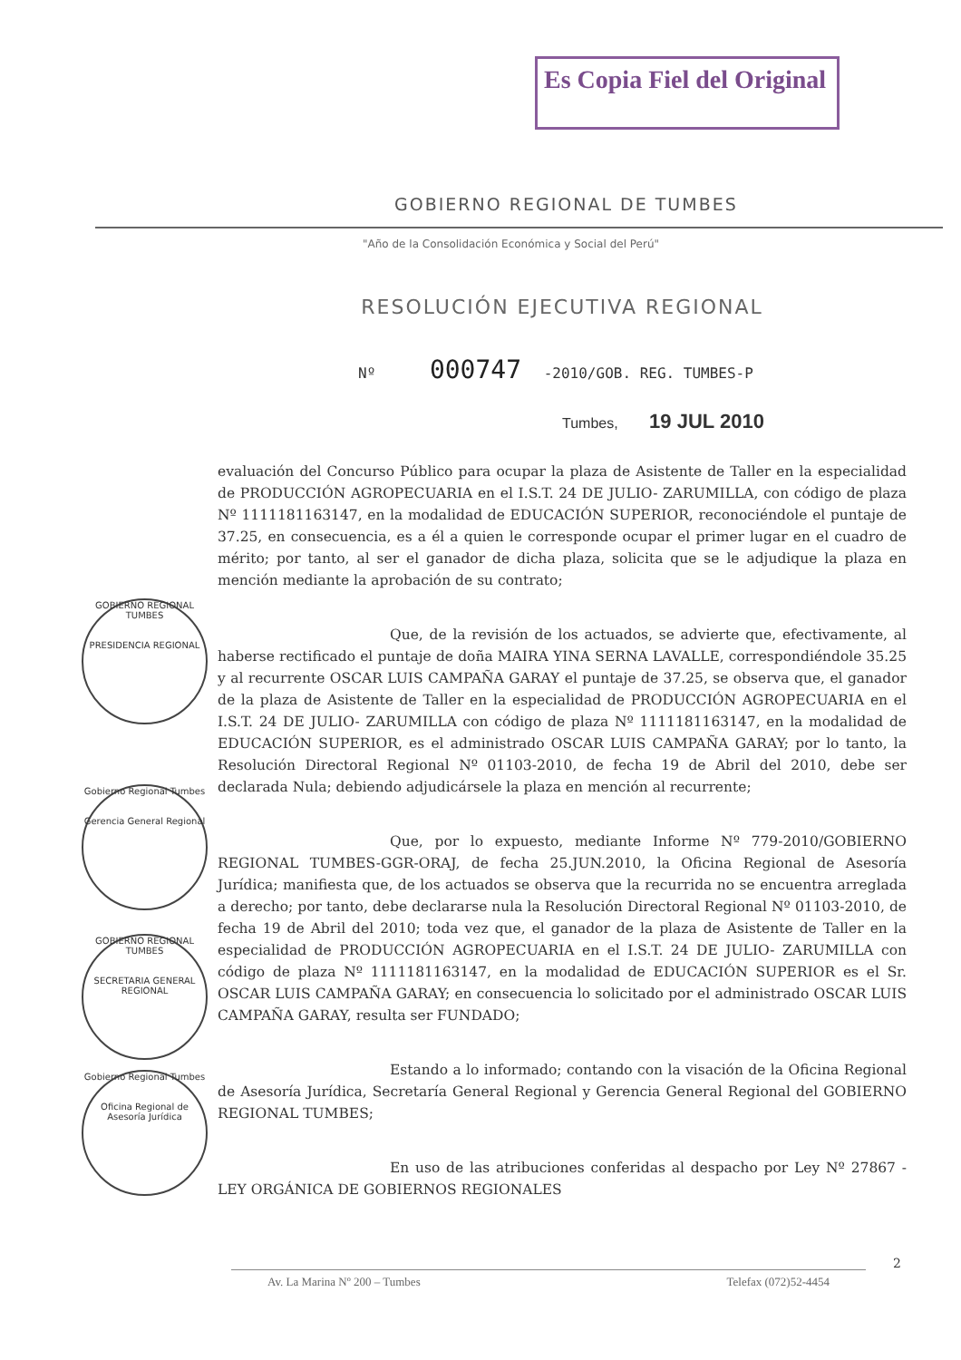Es Copia Fiel del Original
GOBIERNO REGIONAL DE TUMBES
"Año de la Consolidación Económica y Social del Perú"
RESOLUCIÓN EJECUTIVA REGIONAL
Nº 000747 -2010/GOB. REG. TUMBES-P
Tumbes, 19 JUL 2010
GOBIERNO REGIONAL TUMBES
PRESIDENCIA REGIONAL
Gobierno Regional Tumbes
Gerencia General Regional
GOBIERNO REGIONAL TUMBES
SECRETARIA GENERAL REGIONAL
Gobierno Regional Tumbes
Oficina Regional de Asesoría Jurídica
evaluación del Concurso Público para ocupar la plaza de Asistente de Taller en la especialidad de PRODUCCIÓN AGROPECUARIA en el I.S.T. 24 DE JULIO- ZARUMILLA, con código de plaza Nº 1111181163147, en la modalidad de EDUCACIÓN SUPERIOR, reconociéndole el puntaje de 37.25, en consecuencia, es a él a quien le corresponde ocupar el primer lugar en el cuadro de mérito; por tanto, al ser el ganador de dicha plaza, solicita que se le adjudique la plaza en mención mediante la aprobación de su contrato;
Que, de la revisión de los actuados, se advierte que, efectivamente, al haberse rectificado el puntaje de doña MAIRA YINA SERNA LAVALLE, correspondiéndole 35.25 y al recurrente OSCAR LUIS CAMPAÑA GARAY el puntaje de 37.25, se observa que, el ganador de la plaza de Asistente de Taller en la especialidad de PRODUCCIÓN AGROPECUARIA en el I.S.T. 24 DE JULIO- ZARUMILLA con código de plaza Nº 1111181163147, en la modalidad de EDUCACIÓN SUPERIOR, es el administrado OSCAR LUIS CAMPAÑA GARAY; por lo tanto, la Resolución Directoral Regional Nº 01103-2010, de fecha 19 de Abril del 2010, debe ser declarada Nula; debiendo adjudicársele la plaza en mención al recurrente;
Que, por lo expuesto, mediante Informe Nº 779-2010/GOBIERNO REGIONAL TUMBES-GGR-ORAJ, de fecha 25.JUN.2010, la Oficina Regional de Asesoría Jurídica; manifiesta que, de los actuados se observa que la recurrida no se encuentra arreglada a derecho; por tanto, debe declararse nula la Resolución Directoral Regional Nº 01103-2010, de fecha 19 de Abril del 2010; toda vez que, el ganador de la plaza de Asistente de Taller en la especialidad de PRODUCCIÓN AGROPECUARIA en el I.S.T. 24 DE JULIO- ZARUMILLA con código de plaza Nº 1111181163147, en la modalidad de EDUCACIÓN SUPERIOR es el Sr. OSCAR LUIS CAMPAÑA GARAY; en consecuencia lo solicitado por el administrado OSCAR LUIS CAMPAÑA GARAY, resulta ser FUNDADO;
Estando a lo informado; contando con la visación de la Oficina Regional de Asesoría Jurídica, Secretaría General Regional y Gerencia General Regional del GOBIERNO REGIONAL TUMBES;
En uso de las atribuciones conferidas al despacho por Ley Nº 27867 - LEY ORGÁNICA DE GOBIERNOS REGIONALES
2
Av. La Marina Nº 200 – Tumbes Telefax (072)52-4454